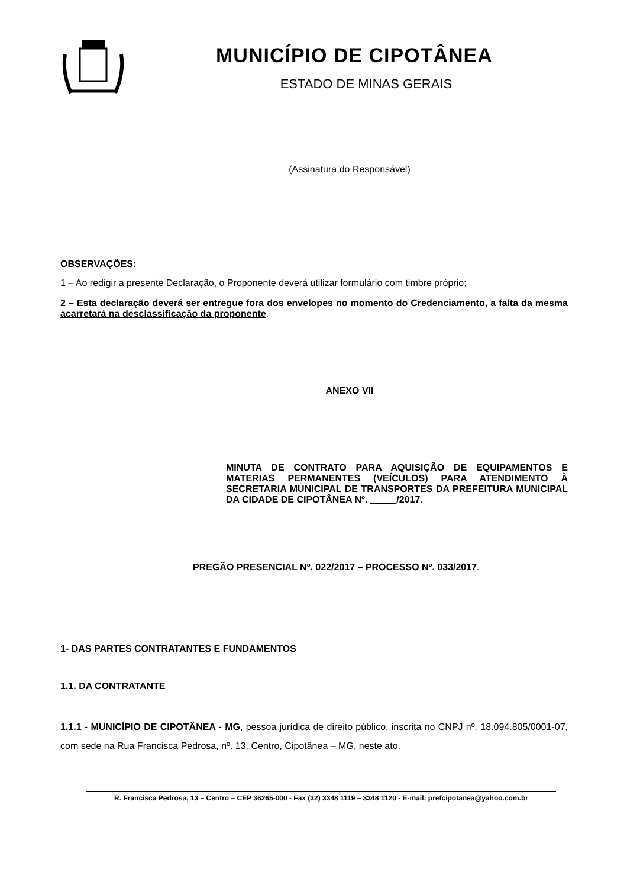MUNICÍPIO DE CIPOTÂNEA
ESTADO DE MINAS GERAIS
(Assinatura do Responsável)
OBSERVAÇÕES:
1 – Ao redigir a presente Declaração, o Proponente deverá utilizar formulário com timbre próprio;
2 – Esta declaração deverá ser entregue fora dos envelopes no momento do Credenciamento, a falta da mesma acarretará na desclassificação da proponente.
ANEXO VII
MINUTA DE CONTRATO PARA AQUISIÇÃO DE EQUIPAMENTOS E MATERIAS PERMANENTES (VEÍCULOS) PARA ATENDIMENTO À SECRETARIA MUNICIPAL DE TRANSPORTES DA PREFEITURA MUNICIPAL DA CIDADE DE CIPOTÂNEA Nº. /2017.
PREGÃO PRESENCIAL Nº. 022/2017 – PROCESSO Nº. 033/2017.
1- DAS PARTES CONTRATANTES E FUNDAMENTOS
1.1. DA CONTRATANTE
1.1.1 - MUNICÍPIO DE CIPOTÂNEA - MG, pessoa jurídica de direito público, inscrita no CNPJ nº. 18.094.805/0001-07, com sede na Rua Francisca Pedrosa, nº. 13, Centro, Cipotânea – MG, neste ato,
R. Francisca Pedrosa, 13 – Centro – CEP 36265-000 - Fax (32) 3348 1119 – 3348 1120 - E-mail: prefcipotanea@yahoo.com.br